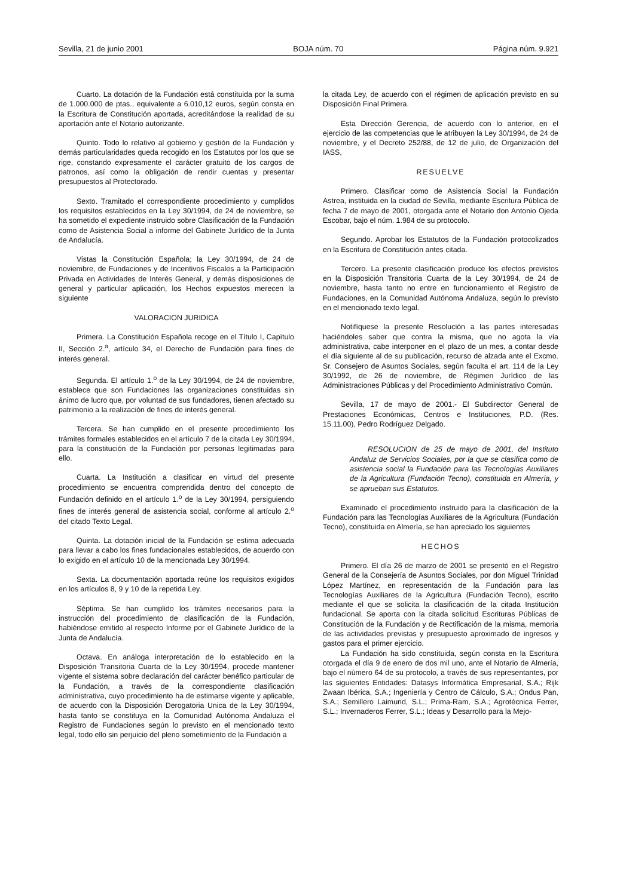Sevilla, 21 de junio 2001 BOJA núm. 70 Página núm. 9.921
Cuarto. La dotación de la Fundación está constituida por la suma de 1.000.000 de ptas., equivalente a 6.010,12 euros, según consta en la Escritura de Constitución aportada, acreditándose la realidad de su aportación ante el Notario autorizante.
Quinto. Todo lo relativo al gobierno y gestión de la Fundación y demás particularidades queda recogido en los Estatutos por los que se rige, constando expresamente el carácter gratuito de los cargos de patronos, así como la obligación de rendir cuentas y presentar presupuestos al Protectorado.
Sexto. Tramitado el correspondiente procedimiento y cumplidos los requisitos establecidos en la Ley 30/1994, de 24 de noviembre, se ha sometido el expediente instruido sobre Clasificación de la Fundación como de Asistencia Social a informe del Gabinete Jurídico de la Junta de Andalucía.
Vistas la Constitución Española; la Ley 30/1994, de 24 de noviembre, de Fundaciones y de Incentivos Fiscales a la Participación Privada en Actividades de Interés General, y demás disposiciones de general y particular aplicación, los Hechos expuestos merecen la siguiente
VALORACION JURIDICA
Primera. La Constitución Española recoge en el Título I, Capítulo II, Sección 2.<sup>a</sup>, artículo 34, el Derecho de Fundación para fines de interés general.
Segunda. El artículo 1.<sup>o</sup> de la Ley 30/1994, de 24 de noviembre, establece que son Fundaciones las organizaciones constituidas sin ánimo de lucro que, por voluntad de sus fundadores, tienen afectado su patrimonio a la realización de fines de interés general.
Tercera. Se han cumplido en el presente procedimiento los trámites formales establecidos en el artículo 7 de la citada Ley 30/1994, para la constitución de la Fundación por personas legitimadas para ello.
Cuarta. La Institución a clasificar en virtud del presente procedimiento se encuentra comprendida dentro del concepto de Fundación definido en el artículo 1.<sup>o</sup> de la Ley 30/1994, persiguiendo fines de interés general de asistencia social, conforme al artículo 2.<sup>o</sup> del citado Texto Legal.
Quinta. La dotación inicial de la Fundación se estima adecuada para llevar a cabo los fines fundacionales establecidos, de acuerdo con lo exigido en el artículo 10 de la mencionada Ley 30/1994.
Sexta. La documentación aportada reúne los requisitos exigidos en los artículos 8, 9 y 10 de la repetida Ley.
Séptima. Se han cumplido los trámites necesarios para la instrucción del procedimiento de clasificación de la Fundación, habiéndose emitido al respecto Informe por el Gabinete Jurídico de la Junta de Andalucía.
Octava. En análoga interpretación de lo establecido en la Disposición Transitoria Cuarta de la Ley 30/1994, procede mantener vigente el sistema sobre declaración del carácter benéfico particular de la Fundación, a través de la correspondiente clasificación administrativa, cuyo procedimiento ha de estimarse vigente y aplicable, de acuerdo con la Disposición Derogatoria Unica de la Ley 30/1994, hasta tanto se constituya en la Comunidad Autónoma Andaluza el Registro de Fundaciones según lo previsto en el mencionado texto legal, todo ello sin perjuicio del pleno sometimiento de la Fundación a
la citada Ley, de acuerdo con el régimen de aplicación previsto en su Disposición Final Primera.
Esta Dirección Gerencia, de acuerdo con lo anterior, en el ejercicio de las competencias que le atribuyen la Ley 30/1994, de 24 de noviembre, y el Decreto 252/88, de 12 de julio, de Organización del IASS,
RESUELVE
Primero. Clasificar como de Asistencia Social la Fundación Astrea, instituida en la ciudad de Sevilla, mediante Escritura Pública de fecha 7 de mayo de 2001, otorgada ante el Notario don Antonio Ojeda Escobar, bajo el núm. 1.984 de su protocolo.
Segundo. Aprobar los Estatutos de la Fundación protocolizados en la Escritura de Constitución antes citada.
Tercero. La presente clasificación produce los efectos previstos en la Disposición Transitoria Cuarta de la Ley 30/1994, de 24 de noviembre, hasta tanto no entre en funcionamiento el Registro de Fundaciones, en la Comunidad Autónoma Andaluza, según lo previsto en el mencionado texto legal.
Notifíquese la presente Resolución a las partes interesadas haciéndoles saber que contra la misma, que no agota la vía administrativa, cabe interponer en el plazo de un mes, a contar desde el día siguiente al de su publicación, recurso de alzada ante el Excmo. Sr. Consejero de Asuntos Sociales, según faculta el art. 114 de la Ley 30/1992, de 26 de noviembre, de Régimen Jurídico de las Administraciones Públicas y del Procedimiento Administrativo Común.
Sevilla, 17 de mayo de 2001.- El Subdirector General de Prestaciones Económicas, Centros e Instituciones, P.D. (Res. 15.11.00), Pedro Rodríguez Delgado.
RESOLUCION de 25 de mayo de 2001, del Instituto Andaluz de Servicios Sociales, por la que se clasifica como de asistencia social la Fundación para las Tecnologías Auxiliares de la Agricultura (Fundación Tecno), constituida en Almería, y se aprueban sus Estatutos.
Examinado el procedimiento instruido para la clasificación de la Fundación para las Tecnologías Auxiliares de la Agricultura (Fundación Tecno), constituida en Almería, se han apreciado los siguientes
HECHOS
Primero. El día 26 de marzo de 2001 se presentó en el Registro General de la Consejería de Asuntos Sociales, por don Miguel Trinidad López Martínez, en representación de la Fundación para las Tecnologías Auxiliares de la Agricultura (Fundación Tecno), escrito mediante el que se solicita la clasificación de la citada Institución fundacional. Se aporta con la citada solicitud Escrituras Públicas de Constitución de la Fundación y de Rectificación de la misma, memoria de las actividades previstas y presupuesto aproximado de ingresos y gastos para el primer ejercicio.
La Fundación ha sido constituida, según consta en la Escritura otorgada el día 9 de enero de dos mil uno, ante el Notario de Almería, bajo el número 64 de su protocolo, a través de sus representantes, por las siguientes Entidades: Datasys Informática Empresarial, S.A.; Rijk Zwaan Ibérica, S.A.; Ingeniería y Centro de Cálculo, S.A.; Ondus Pan, S.A.; Semillero Laimund, S.L.; Prima-Ram, S.A.; Agrotécnica Ferrer, S.L.; Invernaderos Ferrer, S.L.; Ideas y Desarrollo para la Mejo-